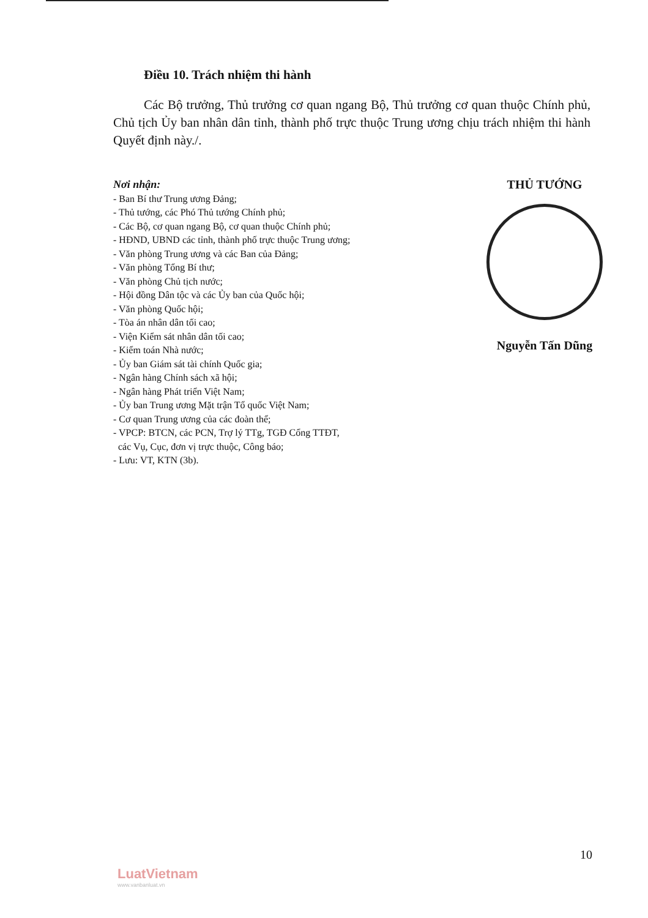Điều 10. Trách nhiệm thi hành
Các Bộ trưởng, Thủ trưởng cơ quan ngang Bộ, Thủ trưởng cơ quan thuộc Chính phủ, Chủ tịch Ủy ban nhân dân tỉnh, thành phố trực thuộc Trung ương chịu trách nhiệm thi hành Quyết định này./.
Nơi nhận:
- Ban Bí thư Trung ương Đảng;
- Thủ tướng, các Phó Thủ tướng Chính phủ;
- Các Bộ, cơ quan ngang Bộ, cơ quan thuộc Chính phủ;
- HĐND, UBND các tỉnh, thành phố trực thuộc Trung ương;
- Văn phòng Trung ương và các Ban của Đảng;
- Văn phòng Tổng Bí thư;
- Văn phòng Chủ tịch nước;
- Hội đồng Dân tộc và các Ủy ban của Quốc hội;
- Văn phòng Quốc hội;
- Tòa án nhân dân tối cao;
- Viện Kiểm sát nhân dân tối cao;
- Kiểm toán Nhà nước;
- Ủy ban Giám sát tài chính Quốc gia;
- Ngân hàng Chính sách xã hội;
- Ngân hàng Phát triển Việt Nam;
- Ủy ban Trung ương Mặt trận Tổ quốc Việt Nam;
- Cơ quan Trung ương của các đoàn thể;
- VPCP: BTCN, các PCN, Trợ lý TTg, TGĐ Cổng TTĐT,
các Vụ, Cục, đơn vị trực thuộc, Công báo;
- Lưu: VT, KTN (3b).
THỦ TƯỚNG
Nguyễn Tấn Dũng
10
LuatVietnam
www.vanbanluat.vn